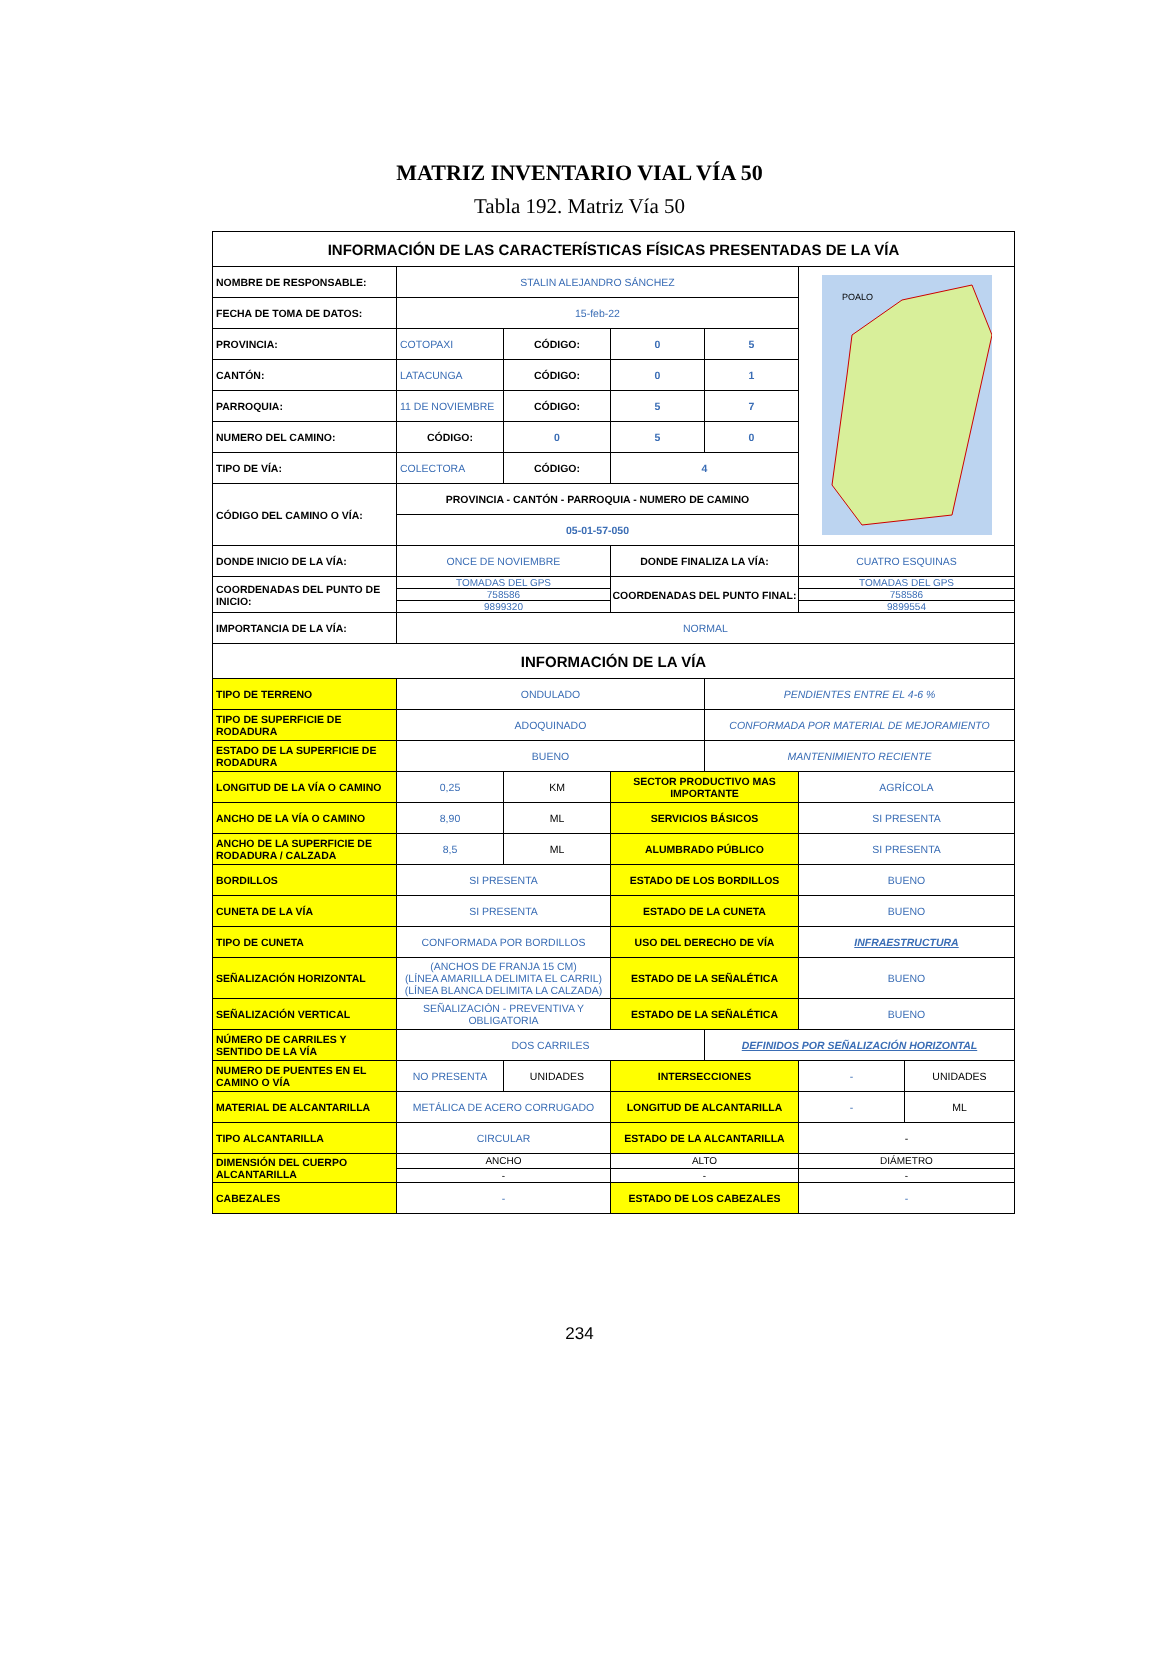MATRIZ INVENTARIO VIAL VÍA 50
Tabla 192. Matriz Vía 50
| INFORMACIÓN DE LAS CARACTERÍSTICAS FÍSICAS PRESENTADAS DE LA VÍA | | | | | | |
| NOMBRE DE RESPONSABLE: | STALIN ALEJANDRO SÁNCHEZ | | | | POALO | |
| FECHA DE TOMA DE DATOS: | 15-feb-22 | | | | | |
| PROVINCIA: | COTOPAXI | CÓDIGO: | 0 | 5 | | |
| CANTÓN: | LATACUNGA | CÓDIGO: | 0 | 1 | | |
| PARROQUIA: | 11 DE NOVIEMBRE | CÓDIGO: | 5 | 7 | | |
| NUMERO DEL CAMINO: | CÓDIGO: | 0 | 5 | 0 | | |
| TIPO DE VÍA: | COLECTORA | CÓDIGO: | 4 | | | |
| CÓDIGO DEL CAMINO O VÍA: | PROVINCIA - CANTÓN - PARROQUIA - NUMERO DE CAMINO | | | | | |
| | 05-01-57-050 | | | | | |
| DONDE INICIO DE LA VÍA: | ONCE DE NOVIEMBRE | | DONDE FINALIZA LA VÍA: | | CUATRO ESQUINAS | |
| COORDENADAS DEL PUNTO DE INICIO: | TOMADAS DEL GPS | | COORDENADAS DEL PUNTO FINAL: | | TOMADAS DEL GPS | |
| | 758586 | | | | 758586 | |
| | 9899320 | | | | 9899554 | |
| IMPORTANCIA DE LA VÍA: | NORMAL | | | | | |
| INFORMACIÓN DE LA VÍA | | | | | | |
| TIPO DE TERRENO | ONDULADO | | | PENDIENTES ENTRE EL 4-6 % | | |
| TIPO DE SUPERFICIE DE RODADURA | ADOQUINADO | | | CONFORMADA POR MATERIAL DE MEJORAMIENTO | | |
| ESTADO DE LA SUPERFICIE DE RODADURA | BUENO | | | MANTENIMIENTO RECIENTE | | |
| LONGITUD DE LA VÍA O CAMINO | 0,25 | KM | SECTOR PRODUCTIVO MAS IMPORTANTE | | AGRÍCOLA | |
| ANCHO DE LA VÍA O CAMINO | 8,90 | ML | SERVICIOS BÁSICOS | | SI PRESENTA | |
| ANCHO DE LA SUPERFICIE DE RODADURA / CALZADA | 8,5 | ML | ALUMBRADO PÚBLICO | | SI PRESENTA | |
| BORDILLOS | SI PRESENTA | | ESTADO DE LOS BORDILLOS | | BUENO | |
| CUNETA DE LA VÍA | SI PRESENTA | | ESTADO DE LA CUNETA | | BUENO | |
| TIPO DE CUNETA | CONFORMADA POR BORDILLOS | | USO DEL DERECHO DE VÍA | | INFRAESTRUCTURA | |
| SEÑALIZACIÓN HORIZONTAL | (ANCHOS DE FRANJA 15 CM) (LÍNEA AMARILLA DELIMITA EL CARRIL) (LÍNEA BLANCA DELIMITA LA CALZADA) | | ESTADO DE LA SEÑALÉTICA | | BUENO | |
| SEÑALIZACIÓN VERTICAL | SEÑALIZACIÓN - PREVENTIVA Y OBLIGATORIA | | ESTADO DE LA SEÑALÉTICA | | BUENO | |
| NÚMERO DE CARRILES Y SENTIDO DE LA VÍA | DOS CARRILES | | | DEFINIDOS POR SEÑALIZACIÓN HORIZONTAL | | |
| NUMERO DE PUENTES EN EL CAMINO O VÍA | NO PRESENTA | UNIDADES | INTERSECCIONES | | - | UNIDADES |
| MATERIAL DE ALCANTARILLA | METÁLICA DE ACERO CORRUGADO | | LONGITUD DE ALCANTARILLA | | - | ML |
| TIPO ALCANTARILLA | CIRCULAR | | ESTADO DE LA ALCANTARILLA | | - | |
| DIMENSIÓN DEL CUERPO ALCANTARILLA | ANCHO | | ALTO | | DIÁMETRO | |
| | - | | - | | - | |
| CABEZALES | - | | ESTADO DE LOS CABEZALES | | - | |
234